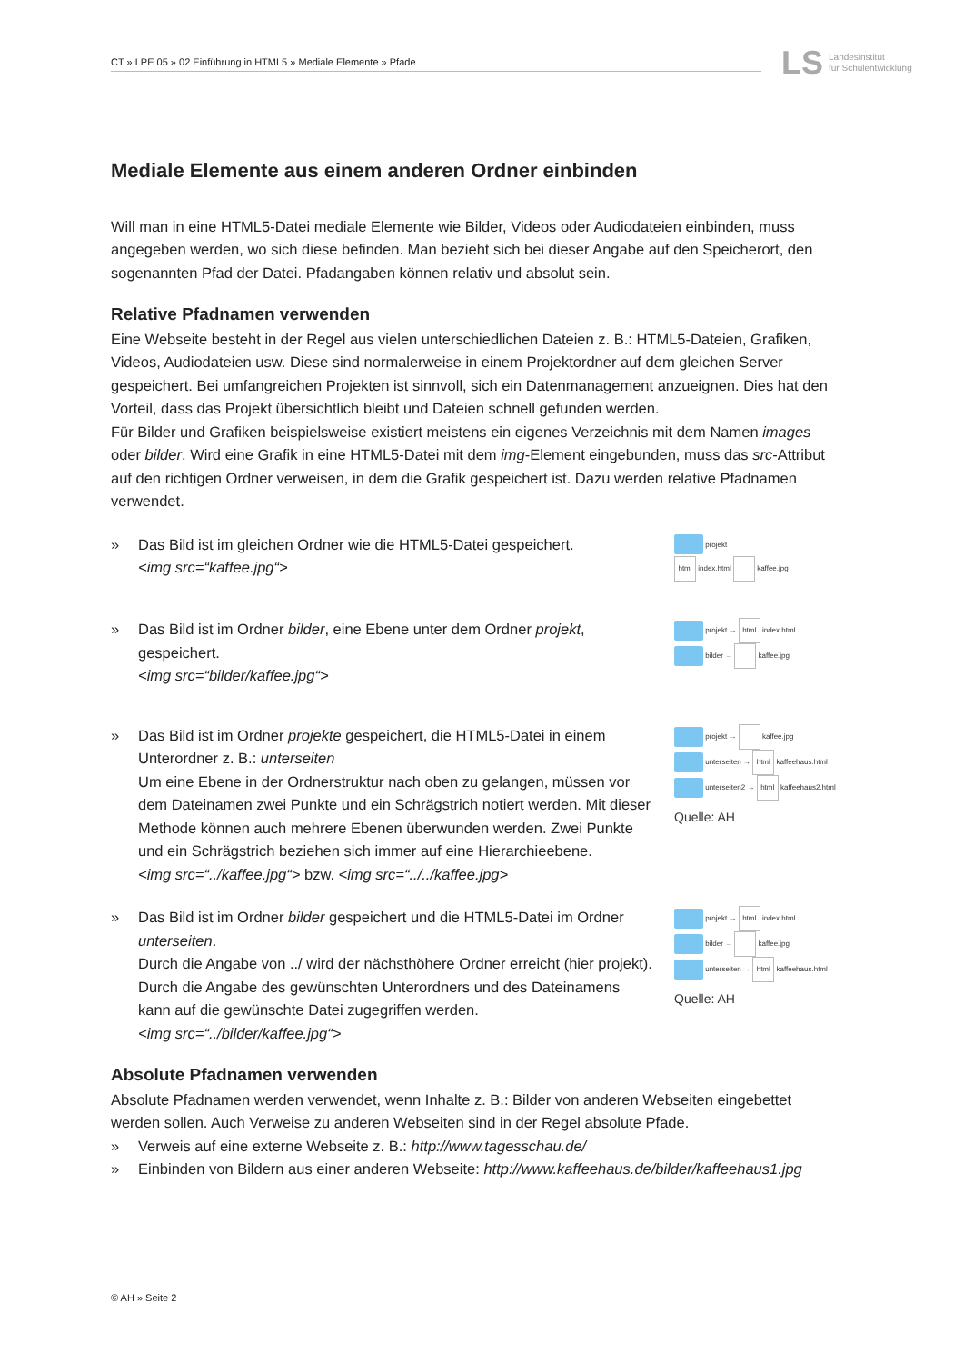CT » LPE 05 » 02 Einführung in HTML5 » Mediale Elemente » Pfade
LS Landesinstitut
für Schulentwicklung
Mediale Elemente aus einem anderen Ordner einbinden
Will man in eine HTML5-Datei mediale Elemente wie Bilder, Videos oder Audiodateien einbinden, muss angegeben werden, wo sich diese befinden. Man bezieht sich bei dieser Angabe auf den Speicherort, den sogenannten Pfad der Datei. Pfadangaben können relativ und absolut sein.
Relative Pfadnamen verwenden
Eine Webseite besteht in der Regel aus vielen unterschiedlichen Dateien z. B.: HTML5-Dateien, Grafiken, Videos, Audiodateien usw. Diese sind normalerweise in einem Projektordner auf dem gleichen Server gespeichert. Bei umfangreichen Projekten ist sinnvoll, sich ein Datenmanagement anzueignen. Dies hat den Vorteil, dass das Projekt übersichtlich bleibt und Dateien schnell gefunden werden.
Für Bilder und Grafiken beispielsweise existiert meistens ein eigenes Verzeichnis mit dem Namen images oder bilder. Wird eine Grafik in eine HTML5-Datei mit dem img-Element eingebunden, muss das src-Attribut auf den richtigen Ordner verweisen, in dem die Grafik gespeichert ist. Dazu werden relative Pfadnamen verwendet.
» Das Bild ist im gleichen Ordner wie die HTML5-Datei gespeichert.
<img src=“kaffee.jpg“>
projekt
html index.html kaffee.jpg
» Das Bild ist im Ordner bilder, eine Ebene unter dem Ordner projekt, gespeichert.
<img src=“bilder/kaffee.jpg“>
projekt → html index.html
bilder → kaffee.jpg
» Das Bild ist im Ordner projekte gespeichert, die HTML5-Datei in einem Unterordner z. B.: unterseiten
Um eine Ebene in der Ordnerstruktur nach oben zu gelangen, müssen vor dem Dateinamen zwei Punkte und ein Schrägstrich notiert werden. Mit dieser Methode können auch mehrere Ebenen überwunden werden. Zwei Punkte und ein Schrägstrich beziehen sich immer auf eine Hierarchieebene.
<img src=“../kaffee.jpg“> bzw. <img src=“../../kaffee.jpg>
projekt → kaffee.jpg
unterseiten → html kaffeehaus.html
unterseiten2 → html kaffeehaus2.html
Quelle: AH
» Das Bild ist im Ordner bilder gespeichert und die HTML5-Datei im Ordner unterseiten.
Durch die Angabe von ../ wird der nächsthöhere Ordner erreicht (hier projekt). Durch die Angabe des gewünschten Unterordners und des Dateinamens kann auf die gewünschte Datei zugegriffen werden.
<img src=“../bilder/kaffee.jpg“>
projekt → html index.html
bilder → kaffee.jpg
unterseiten → html kaffeehaus.html
Quelle: AH
Absolute Pfadnamen verwenden
Absolute Pfadnamen werden verwendet, wenn Inhalte z. B.: Bilder von anderen Webseiten eingebettet werden sollen. Auch Verweise zu anderen Webseiten sind in der Regel absolute Pfade.
» Verweis auf eine externe Webseite z. B.: http://www.tagesschau.de/
» Einbinden von Bildern aus einer anderen Webseite: http://www.kaffeehaus.de/bilder/kaffeehaus1.jpg
© AH » Seite 2